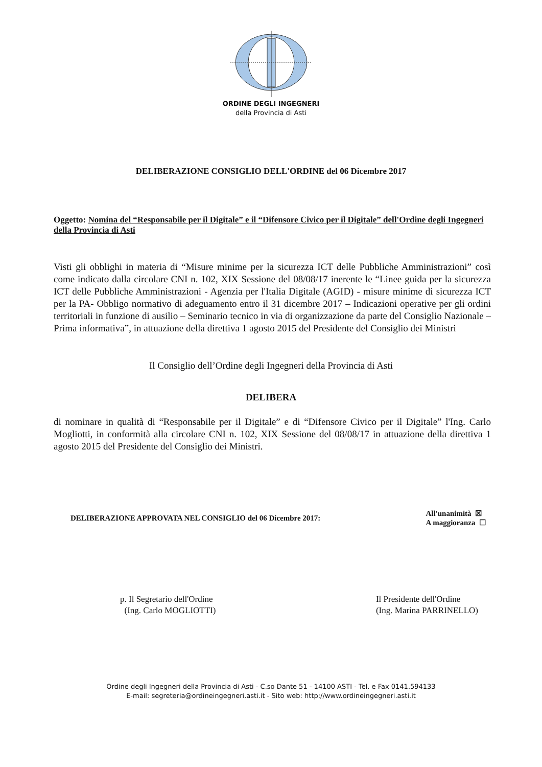ORDINE DEGLI INGEGNERI
della Provincia di Asti
DELIBERAZIONE CONSIGLIO DELL'ORDINE del 06 Dicembre 2017
Oggetto: Nomina del “Responsabile per il Digitale” e il “Difensore Civico per il Digitale” dell'Ordine degli Ingegneri della Provincia di Asti
Visti gli obblighi in materia di “Misure minime per la sicurezza ICT delle Pubbliche Amministrazioni” così come indicato dalla circolare CNI n. 102, XIX Sessione del 08/08/17 inerente le “Linee guida per la sicurezza ICT delle Pubbliche Amministrazioni - Agenzia per l'Italia Digitale (AGID) - misure minime di sicurezza ICT per la PA- Obbligo normativo di adeguamento entro il 31 dicembre 2017 – Indicazioni operative per gli ordini territoriali in funzione di ausilio – Seminario tecnico in via di organizzazione da parte del Consiglio Nazionale – Prima informativa”, in attuazione della direttiva 1 agosto 2015 del Presidente del Consiglio dei Ministri
Il Consiglio dell’Ordine degli Ingegneri della Provincia di Asti
DELIBERA
di nominare in qualità di “Responsabile per il Digitale” e di “Difensore Civico per il Digitale” l'Ing. Carlo Mogliotti, in conformità alla circolare CNI n. 102, XIX Sessione del 08/08/17 in attuazione della direttiva 1 agosto 2015 del Presidente del Consiglio dei Ministri.
DELIBERAZIONE APPROVATA NEL CONSIGLIO del 06 Dicembre 2017:
All'unanimità ☒
A maggioranza ☐
p. Il Segretario dell'Ordine
(Ing. Carlo MOGLIOTTI)
Il Presidente dell'Ordine
(Ing. Marina PARRINELLO)
Ordine degli Ingegneri della Provincia di Asti - C.so Dante 51 - 14100 ASTI - Tel. e Fax 0141.594133
E-mail: segreteria@ordineingegneri.asti.it - Sito web: http://www.ordineingegneri.asti.it